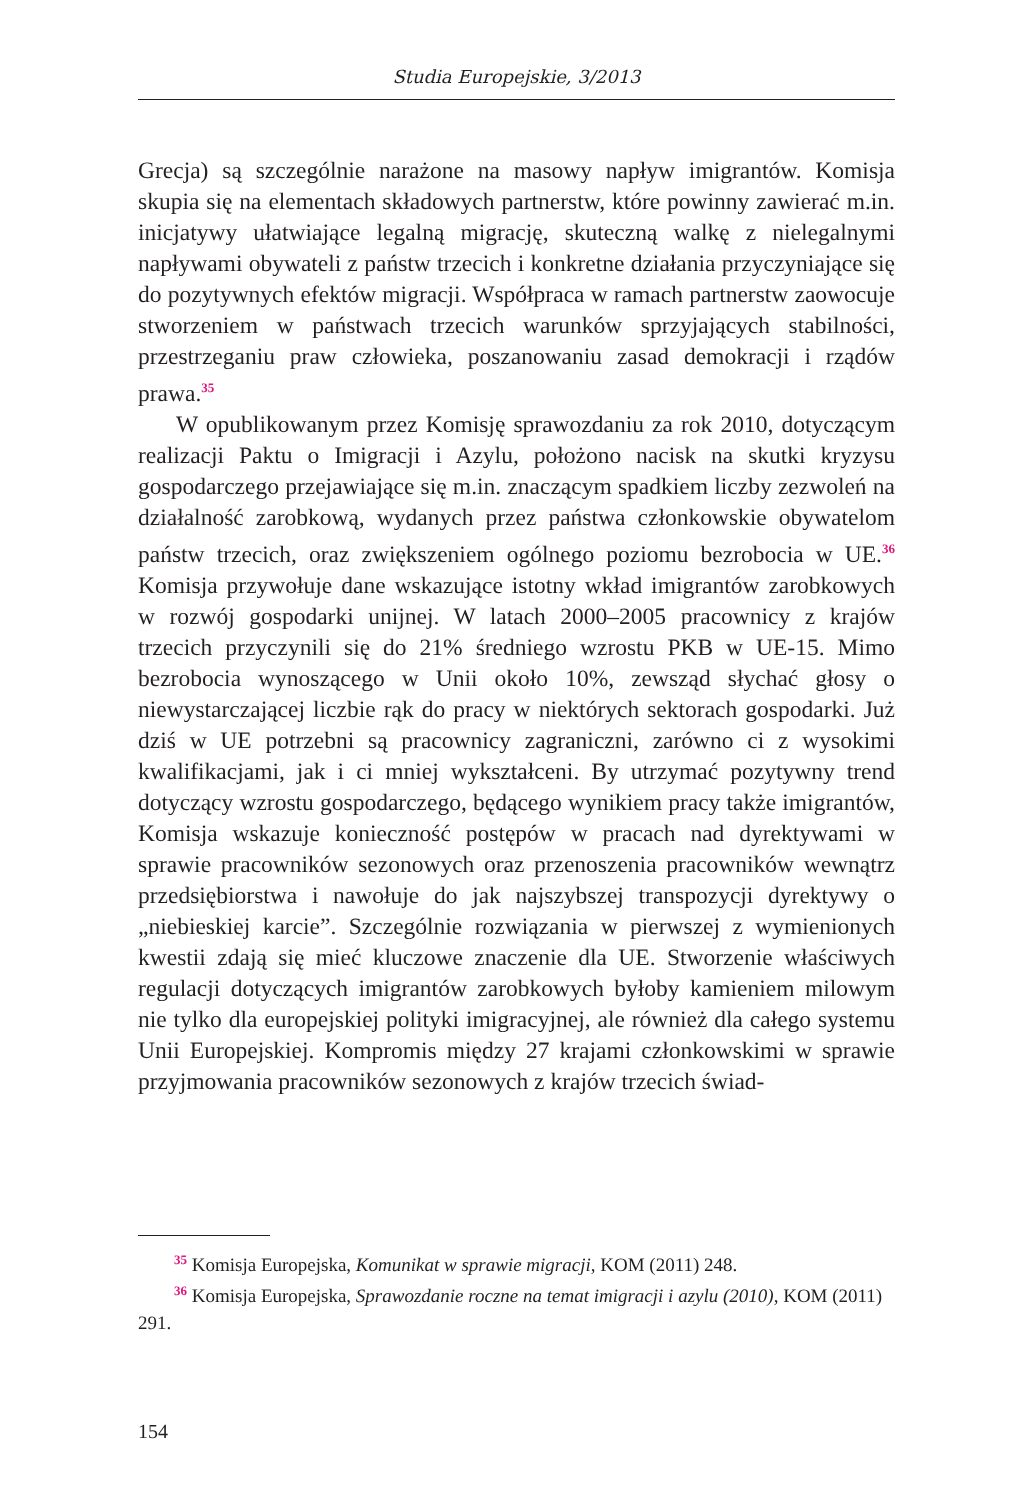Studia Europejskie, 3/2013
Grecja) są szczególnie narażone na masowy napływ imigrantów. Komisja skupia się na elementach składowych partnerstw, które powinny zawierać m.in. inicjatywy ułatwiające legalną migrację, skuteczną walkę z nielegalnymi napływami obywateli z państw trzecich i konkretne działania przyczyniające się do pozytywnych efektów migracji. Współpraca w ramach partnerstw zaowocuje stworzeniem w państwach trzecich warunków sprzyjających stabilności, przestrzeganiu praw człowieka, poszanowaniu zasad demokracji i rządów prawa.<sup>35</sup>
W opublikowanym przez Komisję sprawozdaniu za rok 2010, dotyczącym realizacji Paktu o Imigracji i Azylu, położono nacisk na skutki kryzysu gospodarczego przejawiające się m.in. znaczącym spadkiem liczby zezwoleń na działalność zarobkową, wydanych przez państwa członkowskie obywatelom państw trzecich, oraz zwiększeniem ogólnego poziomu bezrobocia w UE.<sup>36</sup> Komisja przywołuje dane wskazujące istotny wkład imigrantów zarobkowych w rozwój gospodarki unijnej. W latach 2000–2005 pracownicy z krajów trzecich przyczynili się do 21% średniego wzrostu PKB w UE-15. Mimo bezrobocia wynoszącego w Unii około 10%, zewsząd słychać głosy o niewystarczającej liczbie rąk do pracy w niektórych sektorach gospodarki. Już dziś w UE potrzebni są pracownicy zagraniczni, zarówno ci z wysokimi kwalifikacjami, jak i ci mniej wykształceni. By utrzymać pozytywny trend dotyczący wzrostu gospodarczego, będącego wynikiem pracy także imigrantów, Komisja wskazuje konieczność postępów w pracach nad dyrektywami w sprawie pracowników sezonowych oraz przenoszenia pracowników wewnątrz przedsiębiorstwa i nawołuje do jak najszybszej transpozycji dyrektywy o „niebieskiej karcie”. Szczególnie rozwiązania w pierwszej z wymienionych kwestii zdają się mieć kluczowe znaczenie dla UE. Stworzenie właściwych regulacji dotyczących imigrantów zarobkowych byłoby kamieniem milowym nie tylko dla europejskiej polityki imigracyjnej, ale również dla całego systemu Unii Europejskiej. Kompromis między 27 krajami członkowskimi w sprawie przyjmowania pracowników sezonowych z krajów trzecich świad-
<sup>35</sup> Komisja Europejska, Komunikat w sprawie migracji, KOM (2011) 248.
<sup>36</sup> Komisja Europejska, Sprawozdanie roczne na temat imigracji i azylu (2010), KOM (2011) 291.
154